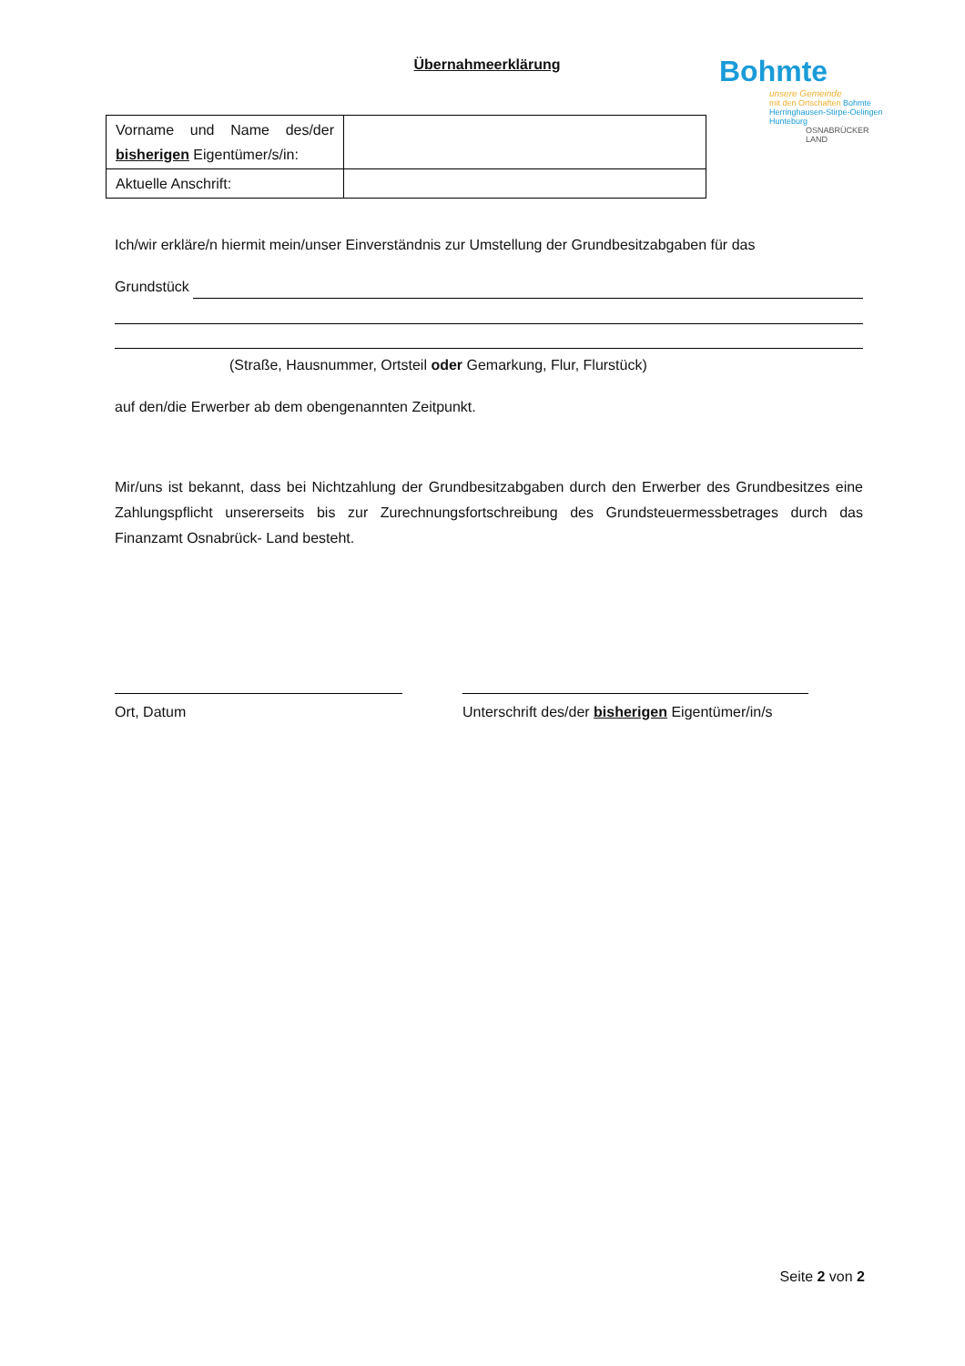Übernahmeerklärung
Bohmte
unsere Gemeinde
mit den Ortschaften Bohmte
Herringhausen-Stirpe-Oelingen
Hunteburg
OSNABRÜCKER LAND
| Vorname und Name des/der bisherigen Eigentümer/s/in: | |
| Aktuelle Anschrift: | |
Ich/wir erkläre/n hiermit mein/unser Einverständnis zur Umstellung der Grundbesitzabgaben für das
Grundstück
(Straße, Hausnummer, Ortsteil oder Gemarkung, Flur, Flurstück)
auf den/die Erwerber ab dem obengenannten Zeitpunkt.
Mir/uns ist bekannt, dass bei Nichtzahlung der Grundbesitzabgaben durch den Erwerber des Grundbesitzes eine Zahlungspflicht unsererseits bis zur Zurechnungsfortschreibung des Grundsteuermessbetrages durch das Finanzamt Osnabrück- Land besteht.
Ort, Datum Unterschrift des/der bisherigen Eigentümer/in/s
Seite 2 von 2